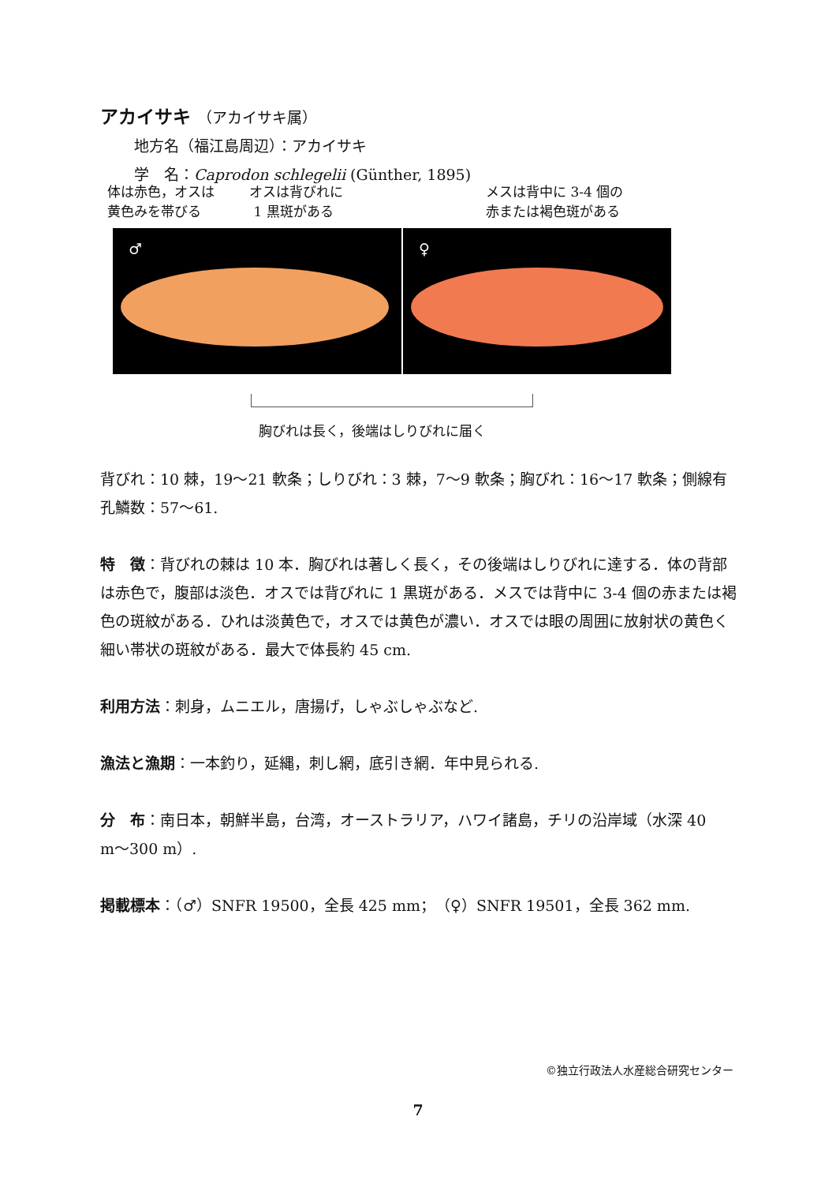アカイサキ （アカイサキ属）
地方名（福江島周辺）：アカイサキ
学　名：Caprodon schlegelii (Günther, 1895)
体は赤色，オスは
黄色みを帯びる
オスは背びれに
1 黒斑がある
メスは背中に 3-4 個の
赤または褐色斑がある
♂ ♀
胸びれは長く，後端はしりびれに届く
背びれ：10 棘，19〜21 軟条；しりびれ：3 棘，7〜9 軟条；胸びれ：16〜17 軟条；側線有孔鱗数：57〜61.
特　徴：背びれの棘は 10 本．胸びれは著しく長く，その後端はしりびれに達する．体の背部は赤色で，腹部は淡色．オスでは背びれに 1 黒斑がある．メスでは背中に 3-4 個の赤または褐色の斑紋がある．ひれは淡黄色で，オスでは黄色が濃い．オスでは眼の周囲に放射状の黄色く細い帯状の斑紋がある．最大で体長約 45 cm.
利用方法：刺身，ムニエル，唐揚げ，しゃぶしゃぶなど.
漁法と漁期：一本釣り，延縄，刺し網，底引き網．年中見られる.
分　布：南日本，朝鮮半島，台湾，オーストラリア，ハワイ諸島，チリの沿岸域（水深 40 m〜300 m）.
掲載標本：（♂）SNFR 19500，全長 425 mm；（♀）SNFR 19501，全長 362 mm.
©独立行政法人水産総合研究センター
7